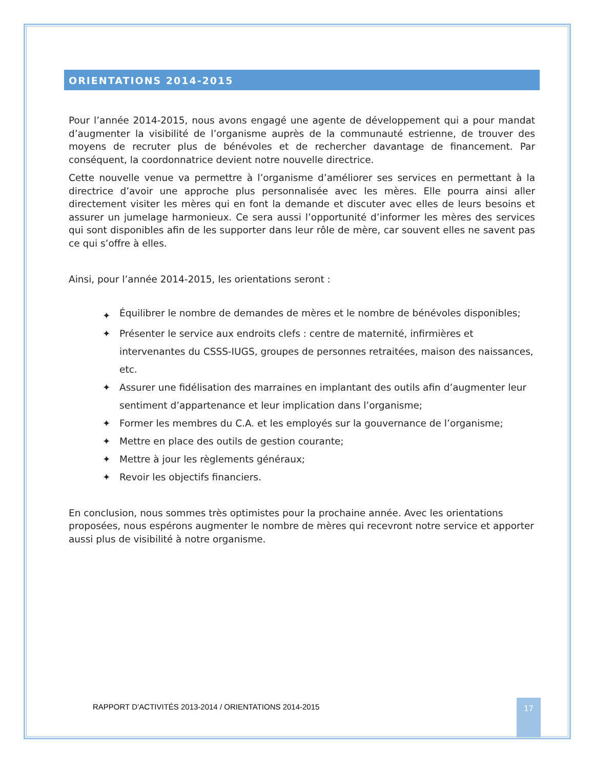ORIENTATIONS 2014-2015
Pour l’année 2014-2015, nous avons engagé une agente de développement qui a pour mandat d’augmenter la visibilité de l’organisme auprès de la communauté estrienne, de trouver des moyens de recruter plus de bénévoles et de rechercher davantage de financement. Par conséquent, la coordonnatrice devient notre nouvelle directrice.
Cette nouvelle venue va permettre à l’organisme d’améliorer ses services en permettant à la directrice d’avoir une approche plus personnalisée avec les mères. Elle pourra ainsi aller directement visiter les mères qui en font la demande et discuter avec elles de leurs besoins et assurer un jumelage harmonieux. Ce sera aussi l’opportunité d’informer les mères des services qui sont disponibles afin de les supporter dans leur rôle de mère, car souvent elles ne savent pas ce qui s’offre à elles.
Ainsi, pour l’année 2014-2015, les orientations seront :
✦ Équilibrer le nombre de demandes de mères et le nombre de bénévoles disponibles;
✦ Présenter le service aux endroits clefs : centre de maternité, infirmières et intervenantes du CSSS-IUGS, groupes de personnes retraitées, maison des naissances, etc.
✦ Assurer une fidélisation des marraines en implantant des outils afin d’augmenter leur sentiment d’appartenance et leur implication dans l’organisme;
✦ Former les membres du C.A. et les employés sur la gouvernance de l’organisme;
✦ Mettre en place des outils de gestion courante;
✦ Mettre à jour les règlements généraux;
✦ Revoir les objectifs financiers.
En conclusion, nous sommes très optimistes pour la prochaine année. Avec les orientations proposées, nous espérons augmenter le nombre de mères qui recevront notre service et apporter aussi plus de visibilité à notre organisme.
RAPPORT D’ACTIVITÉS 2013-2014 / ORIENTATIONS 2014-2015
17